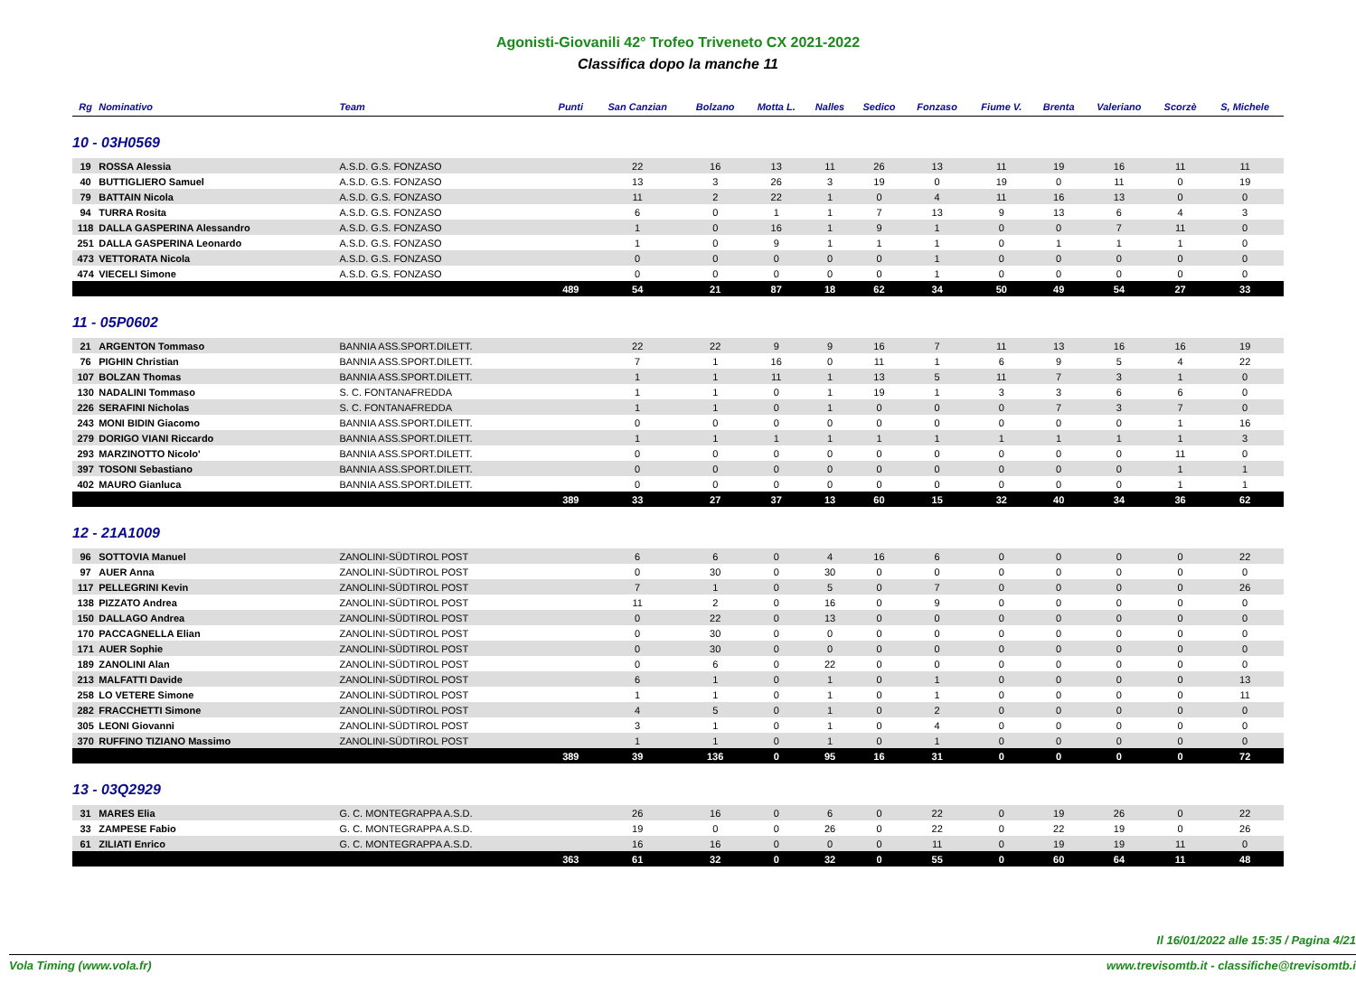Agonisti-Giovanili 42° Trofeo Triveneto CX 2021-2022
Classifica dopo la manche 11
| Rg | Nominativo | Team | Punti | San Canzian | Bolzano | Motta L. | Nalles | Sedico | Fonzaso | Fiume V. | Brenta | Valeriano | Scorzè | S, Michele |
| --- | --- | --- | --- | --- | --- | --- | --- | --- | --- | --- | --- | --- | --- | --- |
| 10 - 03H0569 | | | | | | | | | | | | | | |
| 19 | ROSSA Alessia | A.S.D. G.S. FONZASO | | 22 | 16 | 13 | 11 | 26 | 13 | 11 | 19 | 16 | 11 | 11 |
| 40 | BUTTIGLIERO Samuel | A.S.D. G.S. FONZASO | | 13 | 3 | 26 | 3 | 19 | 0 | 19 | 0 | 11 | 0 | 19 |
| 79 | BATTAIN Nicola | A.S.D. G.S. FONZASO | | 11 | 2 | 22 | 1 | 0 | 4 | 11 | 16 | 13 | 0 | 0 |
| 94 | TURRA Rosita | A.S.D. G.S. FONZASO | | 6 | 0 | 1 | 1 | 7 | 13 | 9 | 13 | 6 | 4 | 3 |
| 118 | DALLA GASPERINA Alessandro | A.S.D. G.S. FONZASO | | 1 | 0 | 16 | 1 | 9 | 1 | 0 | 0 | 7 | 11 | 0 |
| 251 | DALLA GASPERINA Leonardo | A.S.D. G.S. FONZASO | | 1 | 0 | 9 | 1 | 1 | 1 | 0 | 1 | 1 | 1 | 0 |
| 473 | VETTORATA Nicola | A.S.D. G.S. FONZASO | | 0 | 0 | 0 | 0 | 0 | 1 | 0 | 0 | 0 | 0 | 0 |
| 474 | VIECELI Simone | A.S.D. G.S. FONZASO | | 0 | 0 | 0 | 0 | 0 | 1 | 0 | 0 | 0 | 0 | 0 |
| | | | 489 | 54 | 21 | 87 | 18 | 62 | 34 | 50 | 49 | 54 | 27 | 33 |
| 11 - 05P0602 | | | | | | | | | | | | | | |
| 21 | ARGENTON Tommaso | BANNIA ASS.SPORT.DILETT. | | 22 | 22 | 9 | 9 | 16 | 7 | 11 | 13 | 16 | 16 | 19 |
| 76 | PIGHIN Christian | BANNIA ASS.SPORT.DILETT. | | 7 | 1 | 16 | 0 | 11 | 1 | 6 | 9 | 5 | 4 | 22 |
| 107 | BOLZAN Thomas | BANNIA ASS.SPORT.DILETT. | | 1 | 1 | 11 | 1 | 13 | 5 | 11 | 7 | 3 | 1 | 0 |
| 130 | NADALINI Tommaso | S. C. FONTANAFREDDA | | 1 | 1 | 0 | 1 | 19 | 1 | 3 | 3 | 6 | 6 | 0 |
| 226 | SERAFINI Nicholas | S. C. FONTANAFREDDA | | 1 | 1 | 0 | 1 | 0 | 0 | 0 | 7 | 3 | 7 | 0 |
| 243 | MONI BIDIN Giacomo | BANNIA ASS.SPORT.DILETT. | | 0 | 0 | 0 | 0 | 0 | 0 | 0 | 0 | 0 | 1 | 16 |
| 279 | DORIGO VIANI Riccardo | BANNIA ASS.SPORT.DILETT. | | 1 | 1 | 1 | 1 | 1 | 1 | 1 | 1 | 1 | 1 | 3 |
| 293 | MARZINOTTO Nicolo' | BANNIA ASS.SPORT.DILETT. | | 0 | 0 | 0 | 0 | 0 | 0 | 0 | 0 | 0 | 11 | 0 |
| 397 | TOSONI Sebastiano | BANNIA ASS.SPORT.DILETT. | | 0 | 0 | 0 | 0 | 0 | 0 | 0 | 0 | 0 | 1 | 1 |
| 402 | MAURO Gianluca | BANNIA ASS.SPORT.DILETT. | | 0 | 0 | 0 | 0 | 0 | 0 | 0 | 0 | 0 | 1 | 1 |
| | | | 389 | 33 | 27 | 37 | 13 | 60 | 15 | 32 | 40 | 34 | 36 | 62 |
| 12 - 21A1009 | | | | | | | | | | | | | | |
| 96 | SOTTOVIA Manuel | ZANOLINI-SÜDTIROL POST | | 6 | 6 | 0 | 4 | 16 | 6 | 0 | 0 | 0 | 0 | 22 |
| 97 | AUER Anna | ZANOLINI-SÜDTIROL POST | | 0 | 30 | 0 | 30 | 0 | 0 | 0 | 0 | 0 | 0 | 0 |
| 117 | PELLEGRINI Kevin | ZANOLINI-SÜDTIROL POST | | 7 | 1 | 0 | 5 | 0 | 7 | 0 | 0 | 0 | 0 | 26 |
| 138 | PIZZATO Andrea | ZANOLINI-SÜDTIROL POST | | 11 | 2 | 0 | 16 | 0 | 9 | 0 | 0 | 0 | 0 | 0 |
| 150 | DALLAGO Andrea | ZANOLINI-SÜDTIROL POST | | 0 | 22 | 0 | 13 | 0 | 0 | 0 | 0 | 0 | 0 | 0 |
| 170 | PACCAGNELLA Elian | ZANOLINI-SÜDTIROL POST | | 0 | 30 | 0 | 0 | 0 | 0 | 0 | 0 | 0 | 0 | 0 |
| 171 | AUER Sophie | ZANOLINI-SÜDTIROL POST | | 0 | 30 | 0 | 0 | 0 | 0 | 0 | 0 | 0 | 0 | 0 |
| 189 | ZANOLINI Alan | ZANOLINI-SÜDTIROL POST | | 0 | 6 | 0 | 22 | 0 | 0 | 0 | 0 | 0 | 0 | 0 |
| 213 | MALFATTI Davide | ZANOLINI-SÜDTIROL POST | | 6 | 1 | 0 | 1 | 0 | 1 | 0 | 0 | 0 | 0 | 13 |
| 258 | LO VETERE Simone | ZANOLINI-SÜDTIROL POST | | 1 | 1 | 0 | 1 | 0 | 1 | 0 | 0 | 0 | 0 | 11 |
| 282 | FRACCHETTI Simone | ZANOLINI-SÜDTIROL POST | | 4 | 5 | 0 | 1 | 0 | 2 | 0 | 0 | 0 | 0 | 0 |
| 305 | LEONI Giovanni | ZANOLINI-SÜDTIROL POST | | 3 | 1 | 0 | 1 | 0 | 4 | 0 | 0 | 0 | 0 | 0 |
| 370 | RUFFINO TIZIANO Massimo | ZANOLINI-SÜDTIROL POST | | 1 | 1 | 0 | 1 | 0 | 1 | 0 | 0 | 0 | 0 | 0 |
| | | | 389 | 39 | 136 | 0 | 95 | 16 | 31 | 0 | 0 | 0 | 0 | 72 |
| 13 - 03Q2929 | | | | | | | | | | | | | | |
| 31 | MARES Elia | G. C. MONTEGRAPPA A.S.D. | | 26 | 16 | 0 | 6 | 0 | 22 | 0 | 19 | 26 | 0 | 22 |
| 33 | ZAMPESE Fabio | G. C. MONTEGRAPPA A.S.D. | | 19 | 0 | 0 | 26 | 0 | 22 | 0 | 22 | 19 | 0 | 26 |
| 61 | ZILIATI Enrico | G. C. MONTEGRAPPA A.S.D. | | 16 | 16 | 0 | 0 | 0 | 11 | 0 | 19 | 19 | 11 | 0 |
| | | | 363 | 61 | 32 | 0 | 32 | 0 | 55 | 0 | 60 | 64 | 11 | 48 |
Il 16/01/2022 alle 15:35 / Pagina 4/21
Vola Timing (www.vola.fr)
www.trevisomtb.it - classifiche@trevisomtb.i